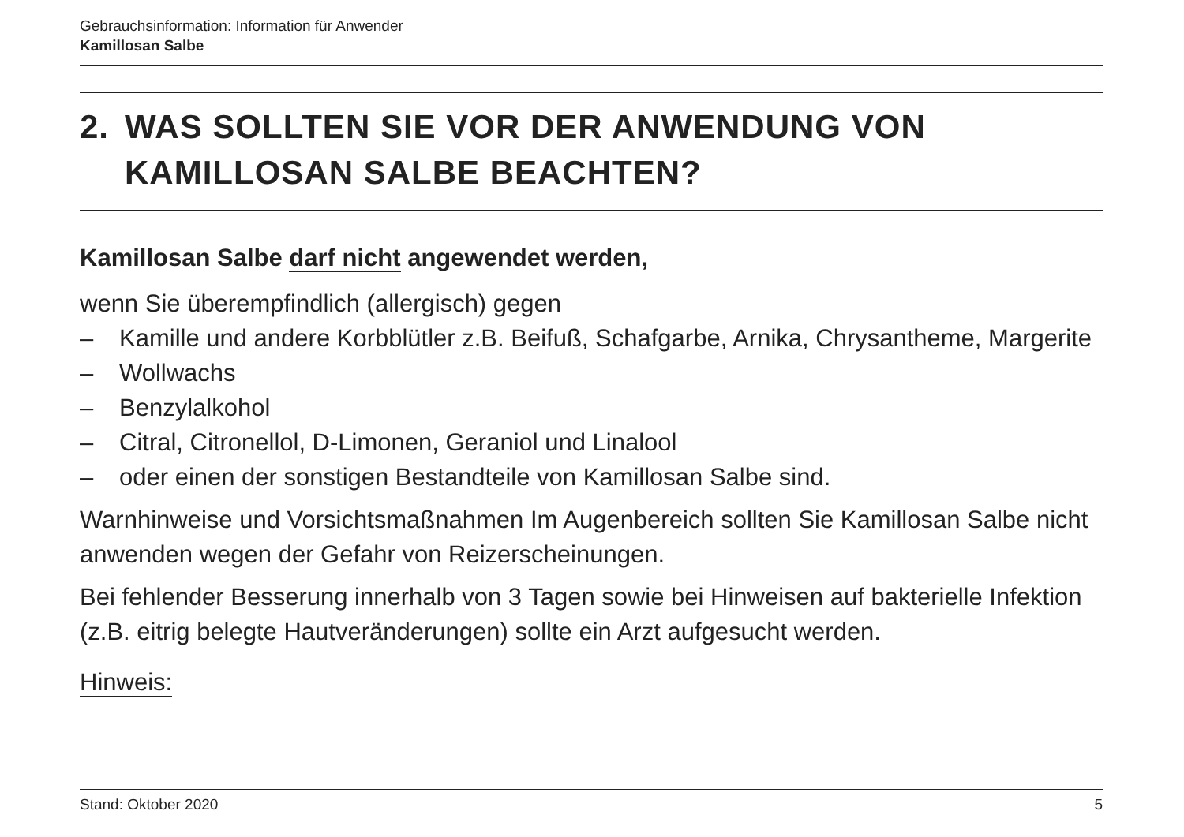Gebrauchsinformation: Information für Anwender
Kamillosan Salbe
2. WAS SOLLTEN SIE VOR DER ANWENDUNG VON KAMILLOSAN SALBE BEACHTEN?
Kamillosan Salbe darf nicht angewendet werden,
wenn Sie überempfindlich (allergisch) gegen
– Kamille und andere Korbblütler z.B. Beifuß, Schafgarbe, Arnika, Chrysantheme, Margerite
– Wollwachs
– Benzylalkohol
– Citral, Citronellol, D-Limonen, Geraniol und Linalool
– oder einen der sonstigen Bestandteile von Kamillosan Salbe sind.
Warnhinweise und Vorsichtsmaßnahmen Im Augenbereich sollten Sie Kamillosan Salbe nicht anwenden wegen der Gefahr von Reizerscheinungen.
Bei fehlender Besserung innerhalb von 3 Tagen sowie bei Hinweisen auf bakterielle Infektion (z.B. eitrig belegte Hautveränderungen) sollte ein Arzt aufgesucht werden.
Hinweis:
Stand: Oktober 2020 5